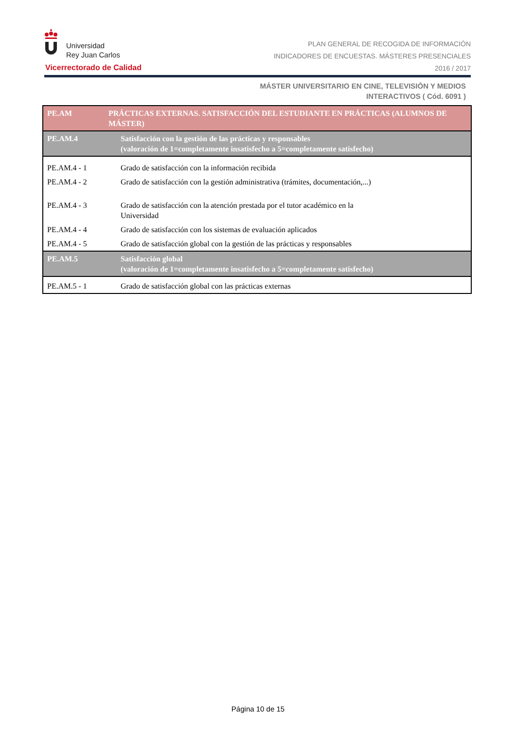Universidad
Rey Juan Carlos
Vicerrectorado de Calidad
PLAN GENERAL DE RECOGIDA DE INFORMACIÓN
INDICADORES DE ENCUESTAS. MÁSTERES PRESENCIALES
2016 / 2017
MÁSTER UNIVERSITARIO EN CINE, TELEVISIÓN Y MEDIOS
INTERACTIVOS ( Cód. 6091 )
| PE.AM | PRÁCTICAS EXTERNAS. SATISFACCIÓN DEL ESTUDIANTE EN PRÁCTICAS (ALUMNOS DE MÁSTER) |
| PE.AM.4 | Satisfacción con la gestión de las prácticas y responsables (valoración de 1=completamente insatisfecho a 5=completamente satisfecho) |
| PE.AM.4 - 1 | Grado de satisfacción con la información recibida |
| PE.AM.4 - 2 | Grado de satisfacción con la gestión administrativa (trámites, documentación,...) |
| PE.AM.4 - 3 | Grado de satisfacción con la atención prestada por el tutor académico en la Universidad |
| PE.AM.4 - 4 | Grado de satisfacción con los sistemas de evaluación aplicados |
| PE.AM.4 - 5 | Grado de satisfacción global con la gestión de las prácticas y responsables |
| PE.AM.5 | Satisfacción global (valoración de 1=completamente insatisfecho a 5=completamente satisfecho) |
| PE.AM.5 - 1 | Grado de satisfacción global con las prácticas externas |
Página 10 de 15